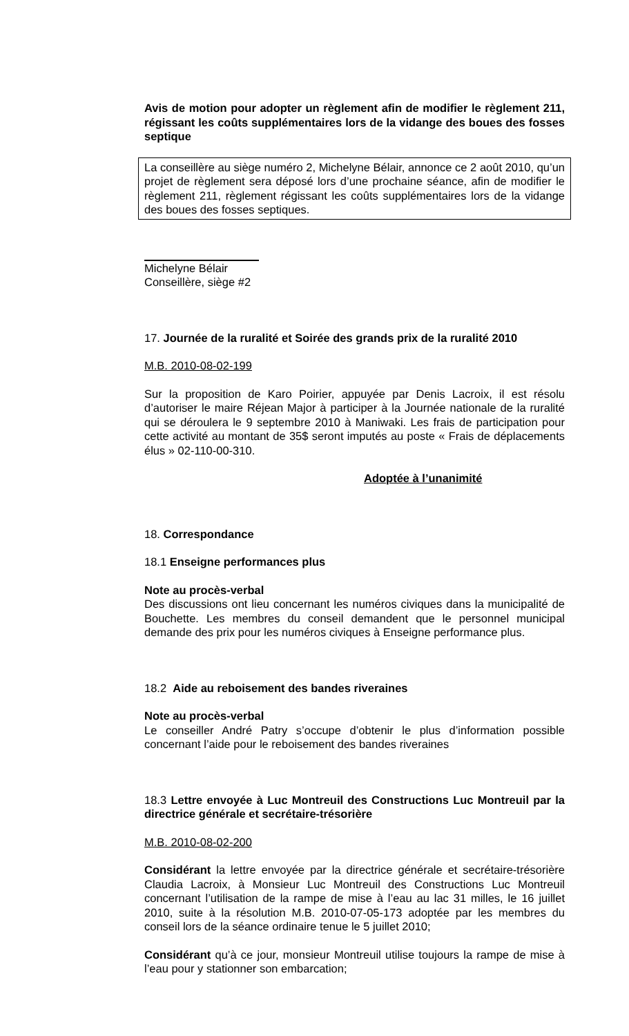Avis de motion pour adopter un règlement afin de modifier le règlement 211, régissant les coûts supplémentaires lors de la vidange des boues des fosses septique
La conseillère au siège numéro 2, Michelyne Bélair, annonce ce 2 août 2010, qu’un projet de règlement sera déposé lors d’une prochaine séance, afin de modifier le règlement 211, règlement régissant les coûts supplémentaires lors de la vidange des boues des fosses septiques.
Michelyne Bélair
Conseillère, siège #2
17. Journée de la ruralité et Soirée des grands prix de la ruralité 2010
M.B. 2010-08-02-199
Sur la proposition de Karo Poirier, appuyée par Denis Lacroix, il est résolu d’autoriser le maire Réjean Major à participer à la Journée nationale de la ruralité qui se déroulera le 9 septembre 2010 à Maniwaki. Les frais de participation pour cette activité au montant de 35$ seront imputés au poste « Frais de déplacements élus » 02-110-00-310.
Adoptée à l’unanimité
18. Correspondance
18.1 Enseigne performances plus
Note au procès-verbal
Des discussions ont lieu concernant les numéros civiques dans la municipalité de Bouchette. Les membres du conseil demandent que le personnel municipal demande des prix pour les numéros civiques à Enseigne performance plus.
18.2 Aide au reboisement des bandes riveraines
Note au procès-verbal
Le conseiller André Patry s’occupe d’obtenir le plus d’information possible concernant l’aide pour le reboisement des bandes riveraines
18.3 Lettre envoyée à Luc Montreuil des Constructions Luc Montreuil par la directrice générale et secrétaire-trésorière
M.B. 2010-08-02-200
Considérant la lettre envoyée par la directrice générale et secrétaire-trésorière Claudia Lacroix, à Monsieur Luc Montreuil des Constructions Luc Montreuil concernant l’utilisation de la rampe de mise à l’eau au lac 31 milles, le 16 juillet 2010, suite à la résolution M.B. 2010-07-05-173 adoptée par les membres du conseil lors de la séance ordinaire tenue le 5 juillet 2010;
Considérant qu’à ce jour, monsieur Montreuil utilise toujours la rampe de mise à l’eau pour y stationner son embarcation;